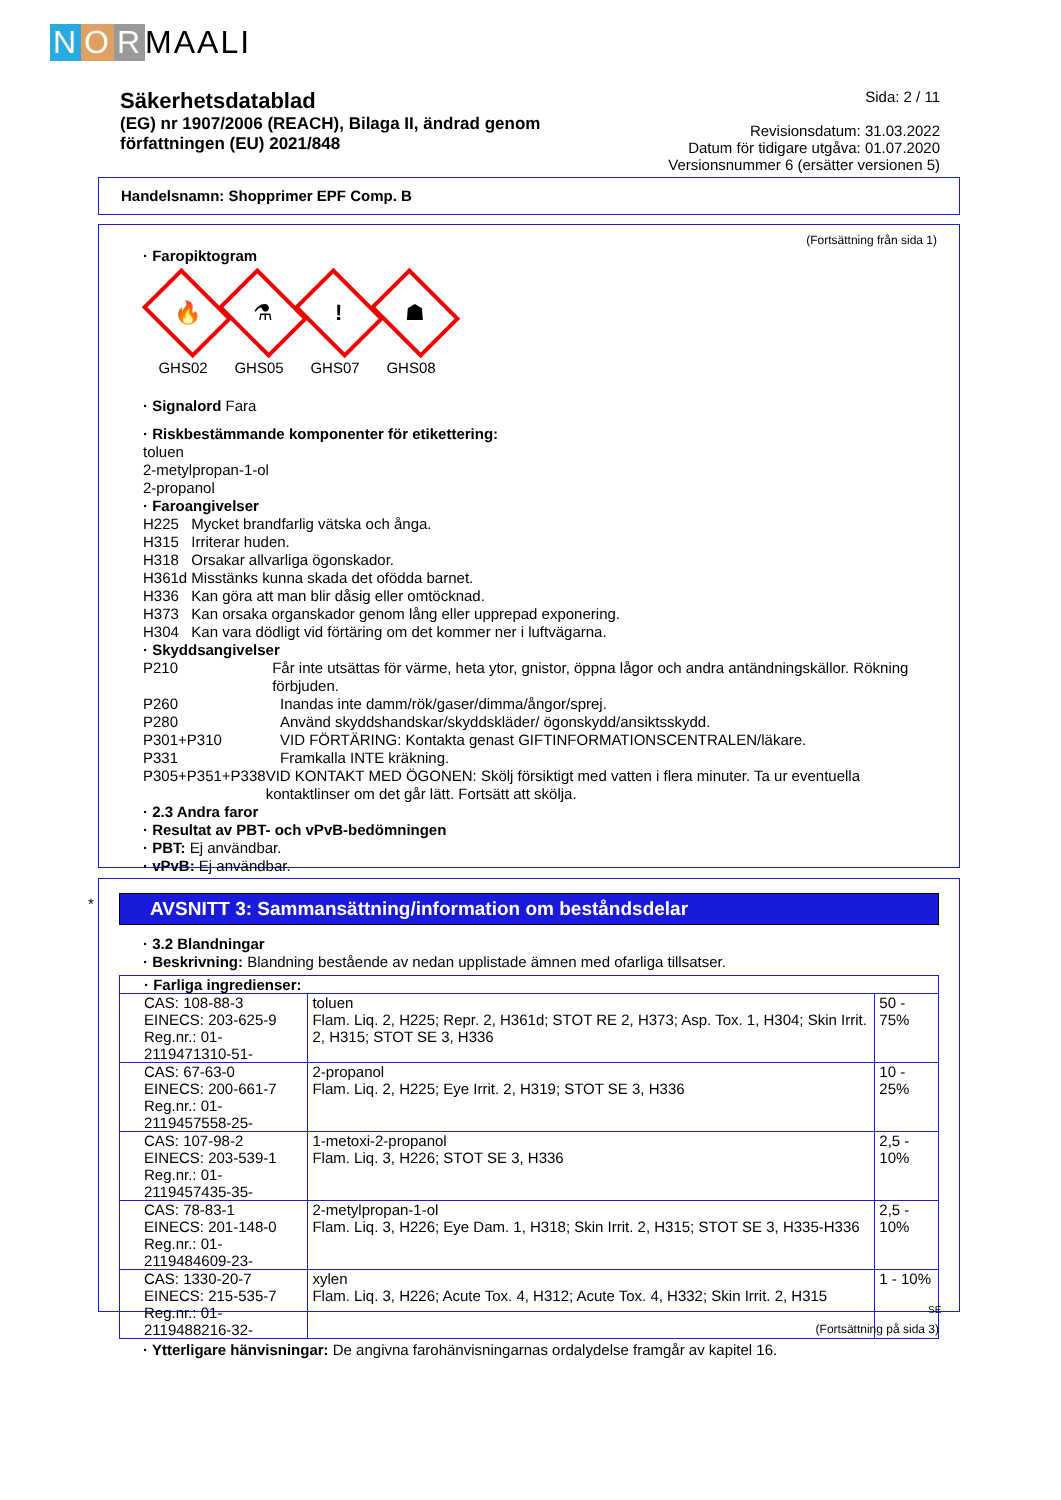N O R MAALI
Säkerhetsdatablad
(EG) nr 1907/2006 (REACH), Bilaga II, ändrad genom
författningen (EU) 2021/848
Sida: 2 / 11
Revisionsdatum: 31.03.2022
Datum för tidigare utgåva: 01.07.2020
Versionsnummer 6 (ersätter versionen 5)
Handelsnamn: Shopprimer EPF Comp. B
(Fortsättning från sida 1)
· Faropiktogram
🔥
GHS02
⚗
GHS05
!
GHS07
☗
GHS08
· Signalord Fara
· Riskbestämmande komponenter för etikettering:
toluen
2-metylpropan-1-ol
2-propanol
· Faroangivelser
H225 Mycket brandfarlig vätska och ånga.
H315 Irriterar huden.
H318 Orsakar allvarliga ögonskador.
H361d Misstänks kunna skada det ofödda barnet.
H336 Kan göra att man blir dåsig eller omtöcknad.
H373 Kan orsaka organskador genom lång eller upprepad exponering.
H304 Kan vara dödligt vid förtäring om det kommer ner i luftvägarna.
· Skyddsangivelser
P210 Får inte utsättas för värme, heta ytor, gnistor, öppna lågor och andra antändningskällor. Rökning förbjuden.
P260 Inandas inte damm/rök/gaser/dimma/ångor/sprej.
P280 Använd skyddshandskar/skyddskläder/ ögonskydd/ansiktsskydd.
P301+P310 VID FÖRTÄRING: Kontakta genast GIFTINFORMATIONSCENTRALEN/läkare.
P331 Framkalla INTE kräkning.
P305+P351+P338 VID KONTAKT MED ÖGONEN: Skölj försiktigt med vatten i flera minuter. Ta ur eventuella kontaktlinser om det går lätt. Fortsätt att skölja.
· 2.3 Andra faror
· Resultat av PBT- och vPvB-bedömningen
· PBT: Ej användbar.
· vPvB: Ej användbar.
*
AVSNITT 3: Sammansättning/information om beståndsdelar
· 3.2 Blandningar
· Beskrivning: Blandning bestående av nedan upplistade ämnen med ofarliga tillsatser.
| · Farliga ingredienser: | | |
| CAS: 108-88-3 EINECS: 203-625-9 Reg.nr.: 01-2119471310-51- | toluen Flam. Liq. 2, H225; Repr. 2, H361d; STOT RE 2, H373; Asp. Tox. 1, H304; Skin Irrit. 2, H315; STOT SE 3, H336 | 50 - 75% |
| CAS: 67-63-0 EINECS: 200-661-7 Reg.nr.: 01-2119457558-25- | 2-propanol Flam. Liq. 2, H225; Eye Irrit. 2, H319; STOT SE 3, H336 | 10 - 25% |
| CAS: 107-98-2 EINECS: 203-539-1 Reg.nr.: 01-2119457435-35- | 1-metoxi-2-propanol Flam. Liq. 3, H226; STOT SE 3, H336 | 2,5 - 10% |
| CAS: 78-83-1 EINECS: 201-148-0 Reg.nr.: 01-2119484609-23- | 2-metylpropan-1-ol Flam. Liq. 3, H226; Eye Dam. 1, H318; Skin Irrit. 2, H315; STOT SE 3, H335-H336 | 2,5 - 10% |
| CAS: 1330-20-7 EINECS: 215-535-7 Reg.nr.: 01-2119488216-32- | xylen Flam. Liq. 3, H226; Acute Tox. 4, H312; Acute Tox. 4, H332; Skin Irrit. 2, H315 | 1 - 10% |
· Ytterligare hänvisningar: De angivna farohänvisningarnas ordalydelse framgår av kapitel 16.
SE
(Fortsättning på sida 3)